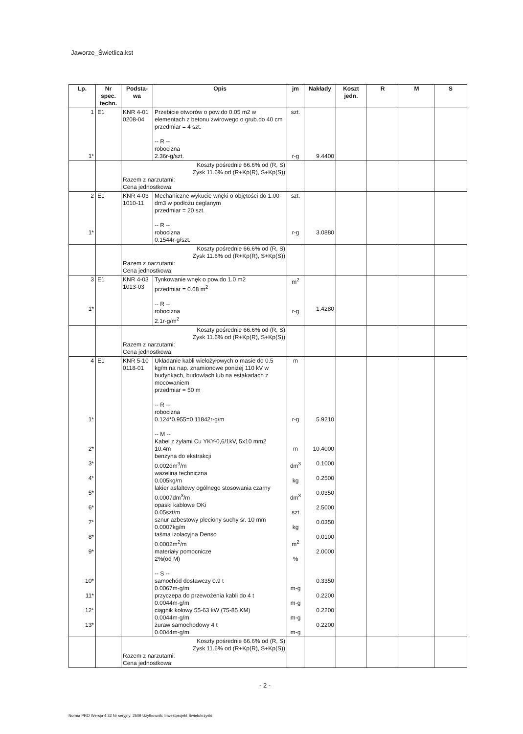Jaworze_Świetlica.kst
| Lp. | Nr spec. techn. | Podsta-wa | Opis | jm | Nakłady | Koszt jedn. | R | M | S |
| --- | --- | --- | --- | --- | --- | --- | --- | --- | --- |
| 1 1* | E1 | KNR 4-01 0208-04 | Przebicie otworów o pow.do 0.05 m2 w elementach z betonu żwirowego o grub.do 40 cm przedmiar = 4 szt. -- R -- robocizna 2.36r-g/szt. | szt. r-g | 9.4400 | | | | |
| | | Koszty pośrednie 66.6% od (R, S) Zysk 11.6% od (R+Kp(R), S+Kp(S)) Razem z narzutami: Cena jednostkowa: | | | | | | | |
| 2 1* | E1 | KNR 4-03 1010-11 | Mechaniczne wykucie wnęki o objętości do 1.00 dm3 w podłożu ceglanym przedmiar = 20 szt. -- R -- robocizna 0.1544r-g/szt. | szt. r-g | 3.0880 | | | | |
| | | Koszty pośrednie 66.6% od (R, S) Zysk 11.6% od (R+Kp(R), S+Kp(S)) Razem z narzutami: Cena jednostkowa: | | | | | | | |
| 3 1* | E1 | KNR 4-03 1013-03 | Tynkowanie wnęk o pow.do 1.0 m2 przedmiar = 0.68 m<sup>2</sup> -- R -- robocizna 2.1r-g/m<sup>2</sup> | m<sup>2</sup> r-g | 1.4280 | | | | |
| | | Koszty pośrednie 66.6% od (R, S) Zysk 11.6% od (R+Kp(R), S+Kp(S)) Razem z narzutami: Cena jednostkowa: | | | | | | | |
| 4 1* 2* 3* 4* 5* 6* 7* 8* 9* 10* 11* 12* 13* | E1 | KNR 5-10 0118-01 | Układanie kabli wielożyłowych o masie do 0.5 kg/m na nap. znamionowe poniżej 110 kV w budynkach, budowlach lub na estakadach z mocowaniem przedmiar = 50 m -- R -- robocizna 0.124*0.955=0.11842r-g/m -- M -- Kabel z żyłami Cu YKY-0,6/1kV, 5x10 mm2 10.4m benzyna do ekstrakcji 0.002dm<sup>3</sup>/m wazelina techniczna 0.005kg/m lakier asfaltowy ogólnego stosowania czarny 0.0007dm<sup>3</sup>/m opaski kablowe OKi 0.05szt/m sznur azbestowy pleciony suchy śr. 10 mm 0.0007kg/m taśma izolacyjna Denso 0.0002m<sup>2</sup>/m materiały pomocnicze 2%(od M) -- S -- samochód dostawczy 0.9 t 0.0067m-g/m przyczepa do przewożenia kabli do 4 t 0.0044m-g/m ciągnik kołowy 55-63 kW (75-85 KM) 0.0044m-g/m żuraw samochodowy 4 t 0.0044m-g/m | m r-g m dm<sup>3</sup> kg dm<sup>3</sup> szt kg m<sup>2</sup> % m-g m-g m-g m-g | 5.9210 10.4000 0.1000 0.2500 0.0350 2.5000 0.0350 0.0100 2.0000 0.3350 0.2200 0.2200 0.2200 | | | | |
| | | Koszty pośrednie 66.6% od (R, S) Zysk 11.6% od (R+Kp(R), S+Kp(S)) Razem z narzutami: Cena jednostkowa: | | | | | | | |
- 2 -
Norma PRO Wersja 4.32 Nr seryjny: 2509 Użytkownik: Inwestprojekt Świętokrzyski